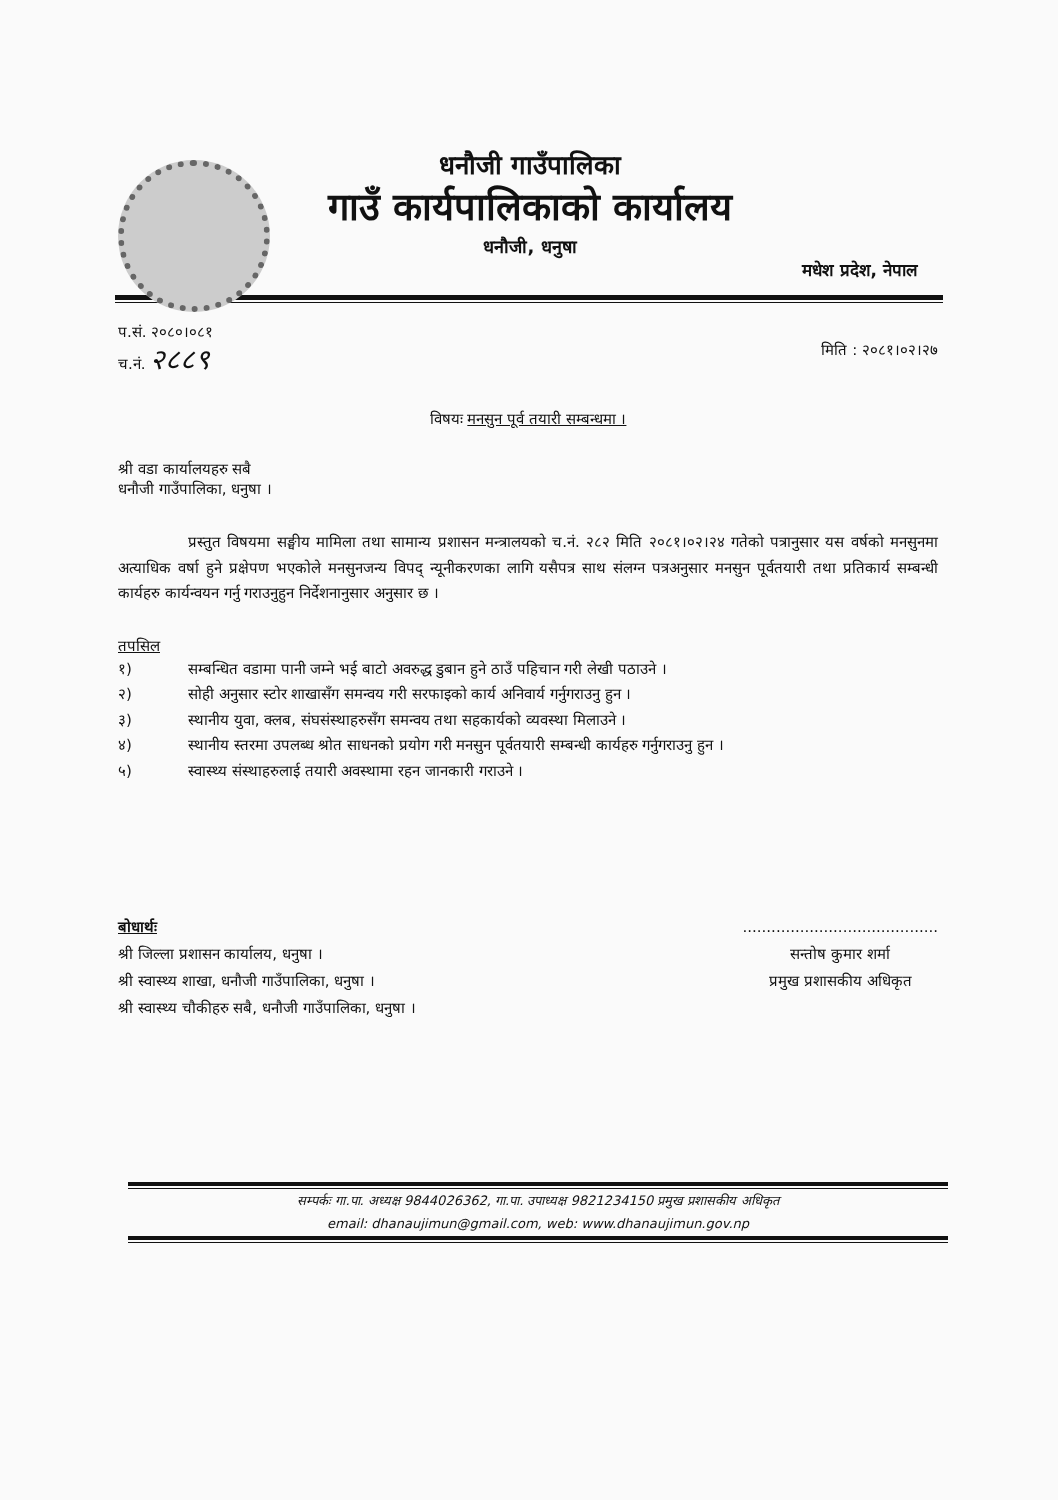धनौजी गाउँपालिका
गाउँ कार्यपालिकाको कार्यालय
धनौजी, धनुषा
मधेश प्रदेश, नेपाल
प.सं. २०८०।०८१
च.नं. २८८९
मिति : २०८१।०२।२७
विषयः मनसुन पूर्व तयारी सम्बन्धमा ।
श्री वडा कार्यालयहरु सबै
धनौजी गाउँपालिका, धनुषा ।
प्रस्तुत विषयमा सङ्घीय मामिला तथा सामान्य प्रशासन मन्त्रालयको च.नं. २८२ मिति २०८१।०२।२४ गतेको पत्रानुसार यस वर्षको मनसुनमा अत्याधिक वर्षा हुने प्रक्षेपण भएकोले मनसुनजन्य विपद् न्यूनीकरणका लागि यसैपत्र साथ संलग्न पत्रअनुसार मनसुन पूर्वतयारी तथा प्रतिकार्य सम्बन्धी कार्यहरु कार्यन्वयन गर्नु गराउनुहुन निर्देशनानुसार अनुसार छ ।
तपसिल
१) सम्बन्धित वडामा पानी जम्ने भई बाटो अवरुद्ध डुबान हुने ठाउँ पहिचान गरी लेखी पठाउने ।
२) सोही अनुसार स्टोर शाखासँग समन्वय गरी सरफाइको कार्य अनिवार्य गर्नुगराउनु हुन ।
३) स्थानीय युवा, क्लब, संघसंस्थाहरुसँग समन्वय तथा सहकार्यको व्यवस्था मिलाउने ।
४) स्थानीय स्तरमा उपलब्ध श्रोत साधनको प्रयोग गरी मनसुन पूर्वतयारी सम्बन्धी कार्यहरु गर्नुगराउनु हुन ।
५) स्वास्थ्य संस्थाहरुलाई तयारी अवस्थामा रहन जानकारी गराउने ।
बोधार्थः
श्री जिल्ला प्रशासन कार्यालय, धनुषा ।
श्री स्वास्थ्य शाखा, धनौजी गाउँपालिका, धनुषा ।
श्री स्वास्थ्य चौकीहरु सबै, धनौजी गाउँपालिका, धनुषा ।
.........................................
सन्तोष कुमार शर्मा
प्रमुख प्रशासकीय अधिकृत
सम्पर्कः गा.पा. अध्यक्ष 9844026362, गा.पा. उपाध्यक्ष 9821234150 प्रमुख प्रशासकीय अधिकृत
email: dhanaujimun@gmail.com, web: www.dhanaujimun.gov.np